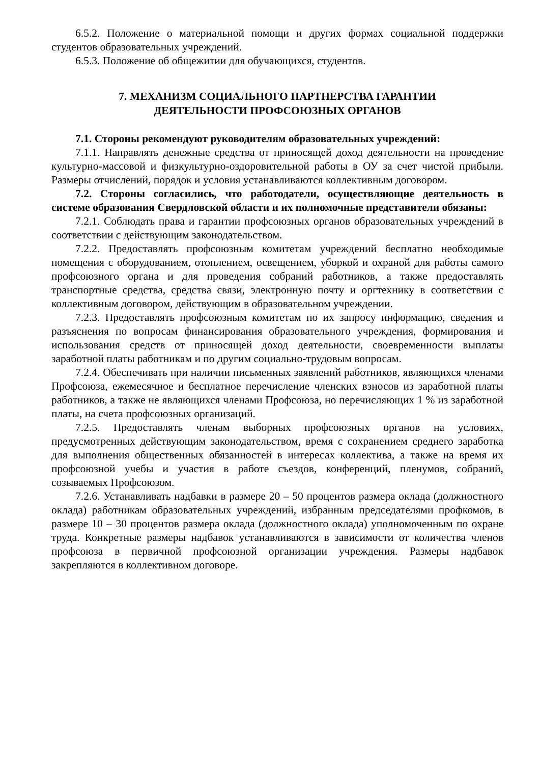6.5.2. Положение о материальной помощи и других формах социальной поддержки студентов образовательных учреждений.
6.5.3. Положение об общежитии для обучающихся, студентов.
7. МЕХАНИЗМ СОЦИАЛЬНОГО ПАРТНЕРСТВА ГАРАНТИИ
ДЕЯТЕЛЬНОСТИ ПРОФСОЮЗНЫХ ОРГАНОВ
7.1. Стороны рекомендуют руководителям образовательных учреждений:
7.1.1. Направлять денежные средства от приносящей доход деятельности на проведение культурно-массовой и физкультурно-оздоровительной работы в ОУ за счет чистой прибыли. Размеры отчислений, порядок и условия устанавливаются коллективным договором.
7.2. Стороны согласились, что работодатели, осуществляющие деятельность в системе образования Свердловской области и их полномочные представители обязаны:
7.2.1. Соблюдать права и гарантии профсоюзных органов образовательных учреждений в соответствии с действующим законодательством.
7.2.2. Предоставлять профсоюзным комитетам учреждений бесплатно необходимые помещения с оборудованием, отоплением, освещением, уборкой и охраной для работы самого профсоюзного органа и для проведения собраний работников, а также предоставлять транспортные средства, средства связи, электронную почту и оргтехнику в соответствии с коллективным договором, действующим в образовательном учреждении.
7.2.3. Предоставлять профсоюзным комитетам по их запросу информацию, сведения и разъяснения по вопросам финансирования образовательного учреждения, формирования и использования средств от приносящей доход деятельности, своевременности выплаты заработной платы работникам и по другим социально-трудовым вопросам.
7.2.4. Обеспечивать при наличии письменных заявлений работников, являющихся членами Профсоюза, ежемесячное и бесплатное перечисление членских взносов из заработной платы работников, а также не являющихся членами Профсоюза, но перечисляющих 1 % из заработной платы, на счета профсоюзных организаций.
7.2.5. Предоставлять членам выборных профсоюзных органов на условиях, предусмотренных действующим законодательством, время с сохранением среднего заработка для выполнения общественных обязанностей в интересах коллектива, а также на время их профсоюзной учебы и участия в работе съездов, конференций, пленумов, собраний, созываемых Профсоюзом.
7.2.6. Устанавливать надбавки в размере 20 – 50 процентов размера оклада (должностного оклада) работникам образовательных учреждений, избранным председателями профкомов, в размере 10 – 30 процентов размера оклада (должностного оклада) уполномоченным по охране труда. Конкретные размеры надбавок устанавливаются в зависимости от количества членов профсоюза в первичной профсоюзной организации учреждения. Размеры надбавок закрепляются в коллективном договоре.